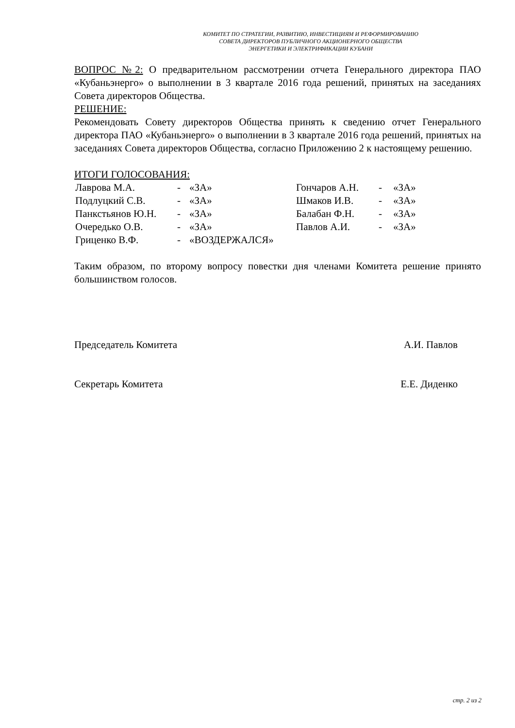КОМИТЕТ ПО СТРАТЕГИИ, РАЗВИТИЮ, ИНВЕСТИЦИЯМ И РЕФОРМИРОВАНИЮ
СОВЕТА ДИРЕКТОРОВ ПУБЛИЧНОГО АКЦИОНЕРНОГО ОБЩЕСТВА
ЭНЕРГЕТИКИ И ЭЛЕКТРИФИКАЦИИ КУБАНИ
ВОПРОС №2: О предварительном рассмотрении отчета Генерального директора ПАО «Кубаньэнерго» о выполнении в 3 квартале 2016 года решений, принятых на заседаниях Совета директоров Общества.
РЕШЕНИЕ:
Рекомендовать Совету директоров Общества принять к сведению отчет Генерального директора ПАО «Кубаньэнерго» о выполнении в 3 квартале 2016 года решений, принятых на заседаниях Совета директоров Общества, согласно Приложению 2 к настоящему решению.
ИТОГИ ГОЛОСОВАНИЯ:
| Лаврова М.А. | - | «ЗА» | Гончаров А.Н. | - | «ЗА» |
| Подлуцкий С.В. | - | «ЗА» | Шмаков И.В. | - | «ЗА» |
| Панкстьянов Ю.Н. | - | «ЗА» | Балабан Ф.Н. | - | «ЗА» |
| Очередько О.В. | - | «ЗА» | Павлов А.И. | - | «ЗА» |
| Гриценко В.Ф. | - | «ВОЗДЕРЖАЛСЯ» | | | |
Таким образом, по второму вопросу повестки дня членами Комитета решение принято большинством голосов.
Председатель Комитета А.И. Павлов
Секретарь Комитета Е.Е. Диденко
стр. 2 из 2